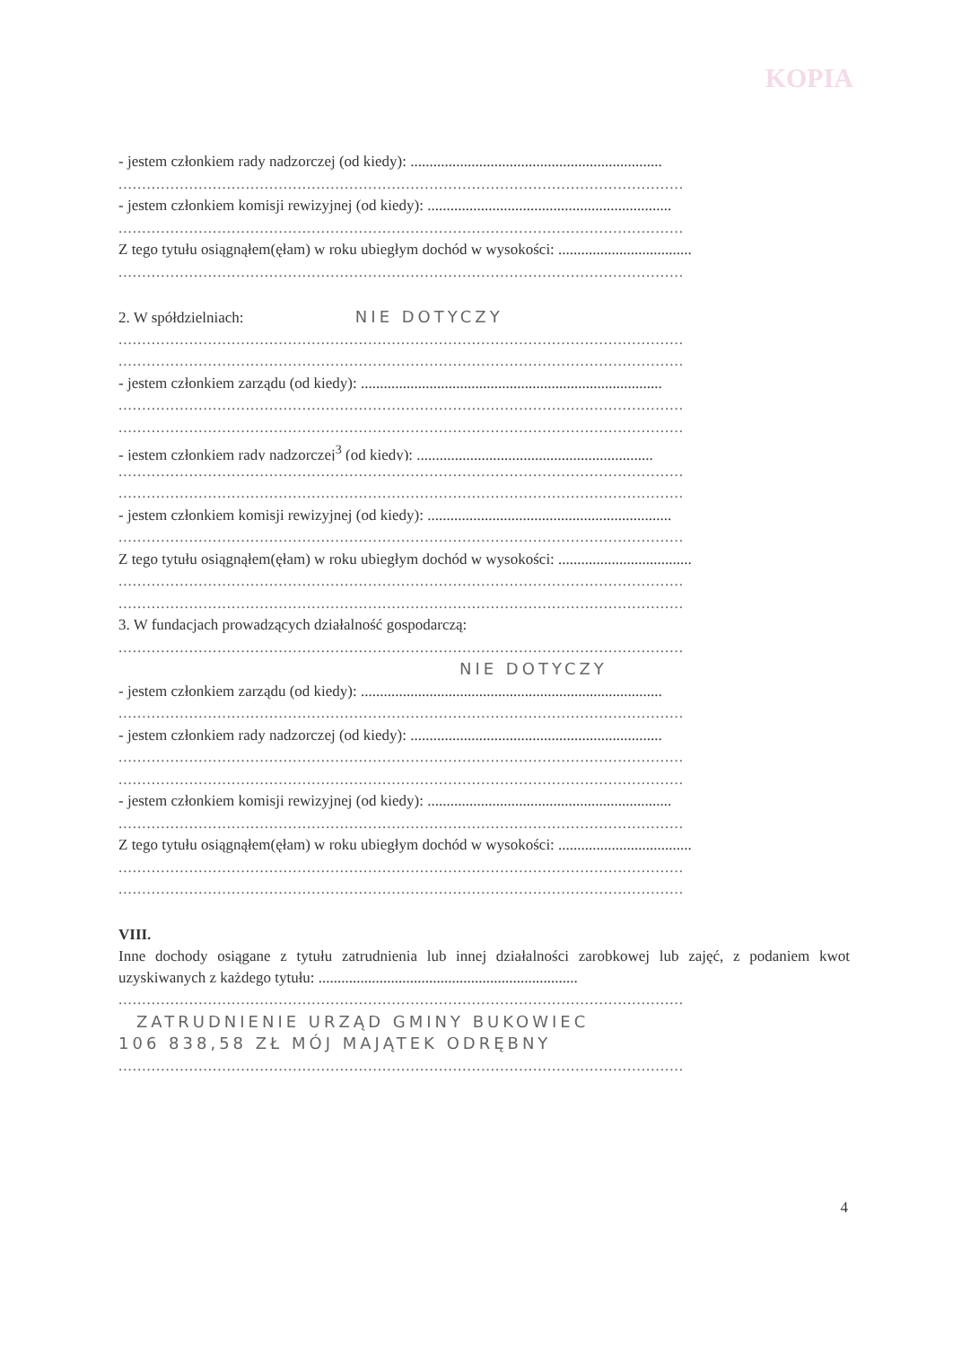KOPIA
- jestem członkiem rady nadzorczej (od kiedy): ..................................................................
........................................................................................................................
- jestem członkiem komisji rewizyjnej (od kiedy): ................................................................
........................................................................................................................
Z tego tytułu osiągnąłem(ęłam) w roku ubiegłym dochód w wysokości: ...................................
........................................................................................................................
2. W spółdzielniach: NIE DOTYCZY
........................................................................................................................
........................................................................................................................
- jestem członkiem zarządu (od kiedy): ...............................................................................
........................................................................................................................
........................................................................................................................
- jestem członkiem rady nadzorczej<sup>3</sup> (od kiedy): ..............................................................
........................................................................................................................
........................................................................................................................
- jestem członkiem komisji rewizyjnej (od kiedy): ................................................................
........................................................................................................................
Z tego tytułu osiągnąłem(ęłam) w roku ubiegłym dochód w wysokości: ...................................
........................................................................................................................
........................................................................................................................
3. W fundacjach prowadzących działalność gospodarczą:
........................................................................................................................
NIE DOTYCZY
- jestem członkiem zarządu (od kiedy): ...............................................................................
........................................................................................................................
- jestem członkiem rady nadzorczej (od kiedy): ..................................................................
........................................................................................................................
........................................................................................................................
- jestem członkiem komisji rewizyjnej (od kiedy): ................................................................
........................................................................................................................
Z tego tytułu osiągnąłem(ęłam) w roku ubiegłym dochód w wysokości: ...................................
........................................................................................................................
........................................................................................................................
VIII.
Inne dochody osiągane z tytułu zatrudnienia lub innej działalności zarobkowej lub zajęć, z podaniem kwot uzyskiwanych z każdego tytułu: ....................................................................
........................................................................................................................
ZATRUDNIENIE URZĄD GMINY BUKOWIEC
106 838,58 ZŁ MÓJ MAJĄTEK ODRĘBNY
........................................................................................................................
4